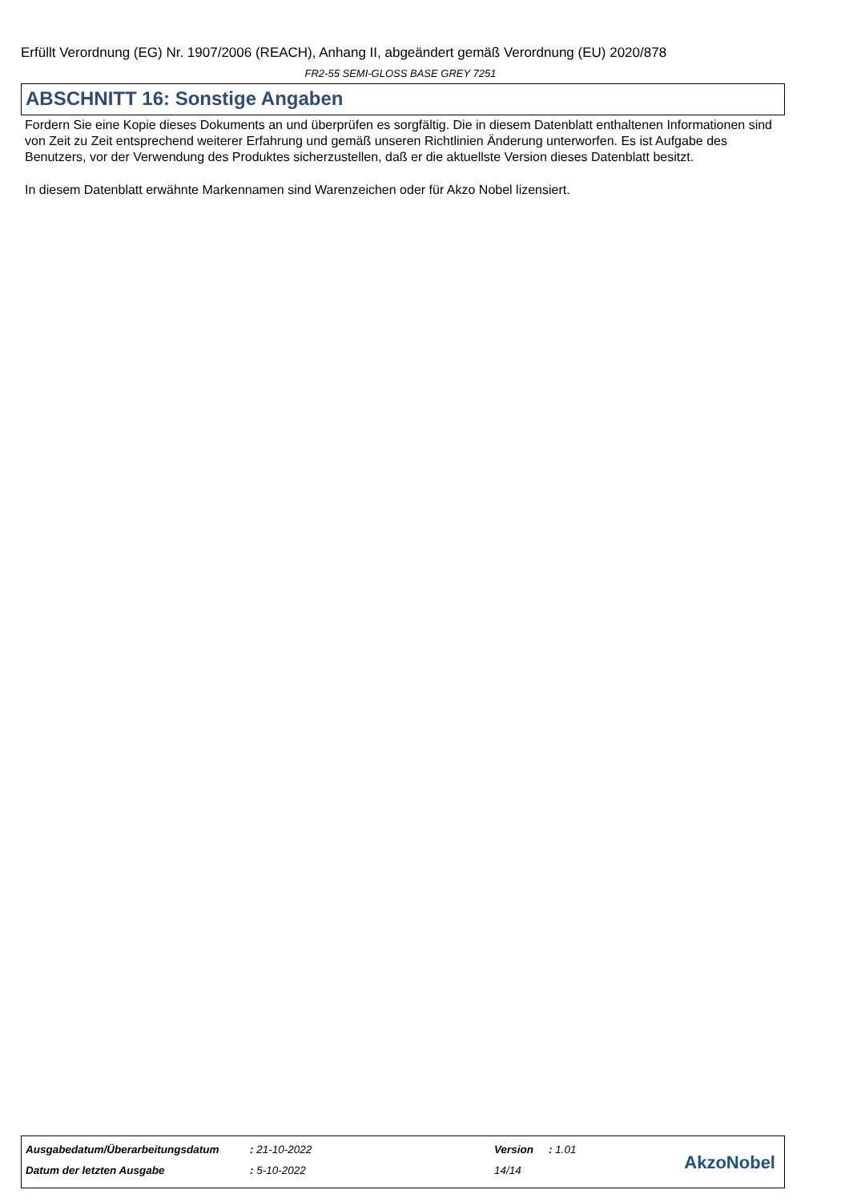Erfüllt Verordnung (EG) Nr. 1907/2006 (REACH), Anhang II, abgeändert gemäß Verordnung (EU) 2020/878
FR2-55 SEMI-GLOSS BASE GREY 7251
ABSCHNITT 16: Sonstige Angaben
Fordern Sie eine Kopie dieses Dokuments an und überprüfen es sorgfältig. Die in diesem Datenblatt enthaltenen Informationen sind von Zeit zu Zeit entsprechend weiterer Erfahrung und gemäß unseren Richtlinien Änderung unterworfen. Es ist Aufgabe des Benutzers, vor der Verwendung des Produktes sicherzustellen, daß er die aktuellste Version dieses Datenblatt besitzt.
In diesem Datenblatt erwähnte Markennamen sind Warenzeichen oder für Akzo Nobel lizensiert.
| Ausgabedatum/Überarbeitungsdatum | : 21-10-2022 | Version | : 1.01 |
| Datum der letzten Ausgabe | : 5-10-2022 | 14/14 | |
AkzoNobel